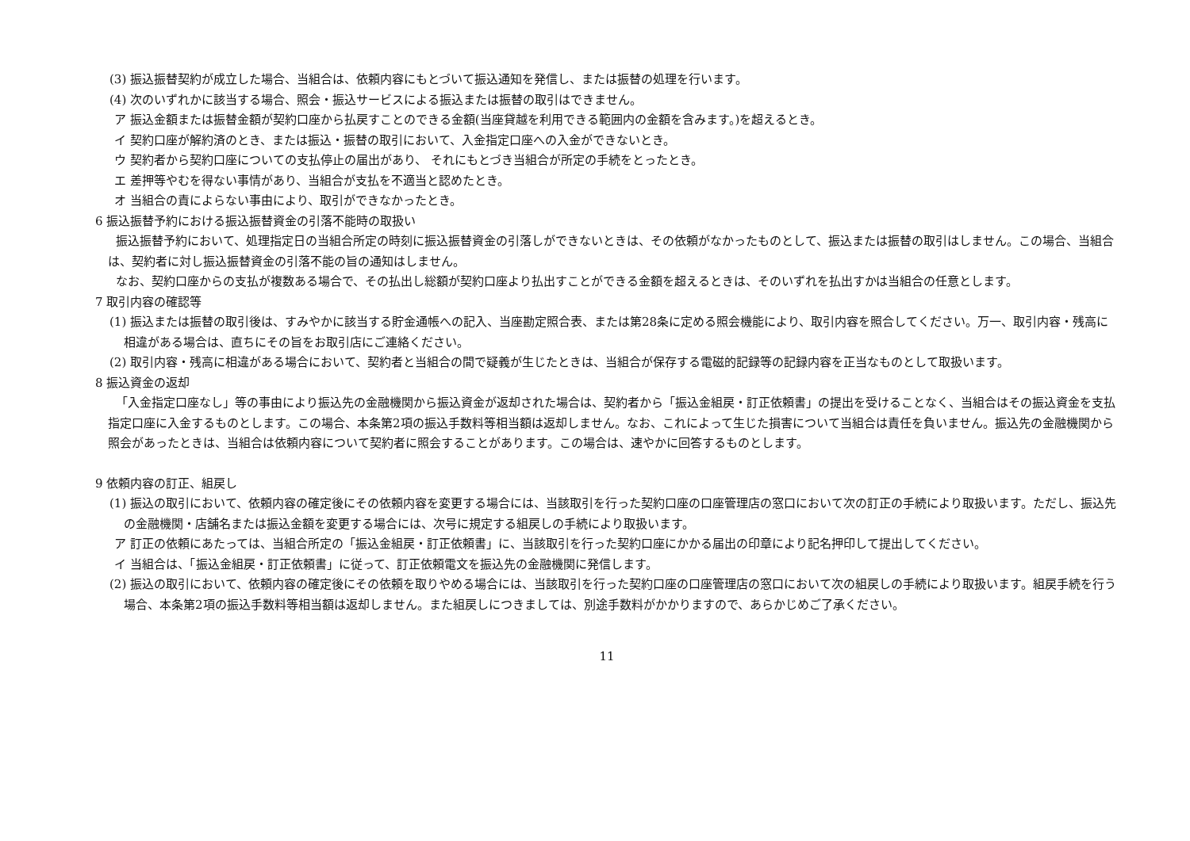(3) 振込振替契約が成立した場合、当組合は、依頼内容にもとづいて振込通知を発信し、または振替の処理を行います。
(4) 次のいずれかに該当する場合、照会・振込サービスによる振込または振替の取引はできません。
ア 振込金額または振替金額が契約口座から払戻すことのできる金額(当座貸越を利用できる範囲内の金額を含みます。)を超えるとき。
イ 契約口座が解約済のとき、または振込・振替の取引において、入金指定口座への入金ができないとき。
ウ 契約者から契約口座についての支払停止の届出があり、 それにもとづき当組合が所定の手続をとったとき。
エ 差押等やむを得ない事情があり、当組合が支払を不適当と認めたとき。
オ 当組合の責によらない事由により、取引ができなかったとき。
6 振込振替予約における振込振替資金の引落不能時の取扱い
振込振替予約において、処理指定日の当組合所定の時刻に振込振替資金の引落しができないときは、その依頼がなかったものとして、振込または振替の取引はしません。この場合、当組合は、契約者に対し振込振替資金の引落不能の旨の通知はしません。
なお、契約口座からの支払が複数ある場合で、その払出し総額が契約口座より払出すことができる金額を超えるときは、そのいずれを払出すかは当組合の任意とします。
7 取引内容の確認等
(1) 振込または振替の取引後は、すみやかに該当する貯金通帳への記入、当座勘定照合表、または第28条に定める照会機能により、取引内容を照合してください。万一、取引内容・残高に相違がある場合は、直ちにその旨をお取引店にご連絡ください。
(2) 取引内容・残高に相違がある場合において、契約者と当組合の間で疑義が生じたときは、当組合が保存する電磁的記録等の記録内容を正当なものとして取扱います。
8 振込資金の返却
「入金指定口座なし」等の事由により振込先の金融機関から振込資金が返却された場合は、契約者から「振込金組戻・訂正依頼書」の提出を受けることなく、当組合はその振込資金を支払指定口座に入金するものとします。この場合、本条第2項の振込手数料等相当額は返却しません。なお、これによって生じた損害について当組合は責任を負いません。振込先の金融機関から照会があったときは、当組合は依頼内容について契約者に照会することがあります。この場合は、速やかに回答するものとします。
9 依頼内容の訂正、組戻し
(1) 振込の取引において、依頼内容の確定後にその依頼内容を変更する場合には、当該取引を行った契約口座の口座管理店の窓口において次の訂正の手続により取扱います。ただし、振込先の金融機関・店舗名または振込金額を変更する場合には、次号に規定する組戻しの手続により取扱います。
ア 訂正の依頼にあたっては、当組合所定の「振込金組戻・訂正依頼書」に、当該取引を行った契約口座にかかる届出の印章により記名押印して提出してください。
イ 当組合は、「振込金組戻・訂正依頼書」に従って、訂正依頼電文を振込先の金融機関に発信します。
(2) 振込の取引において、依頼内容の確定後にその依頼を取りやめる場合には、当該取引を行った契約口座の口座管理店の窓口において次の組戻しの手続により取扱います。組戻手続を行う場合、本条第2項の振込手数料等相当額は返却しません。また組戻しにつきましては、別途手数料がかかりますので、あらかじめご了承ください。
11